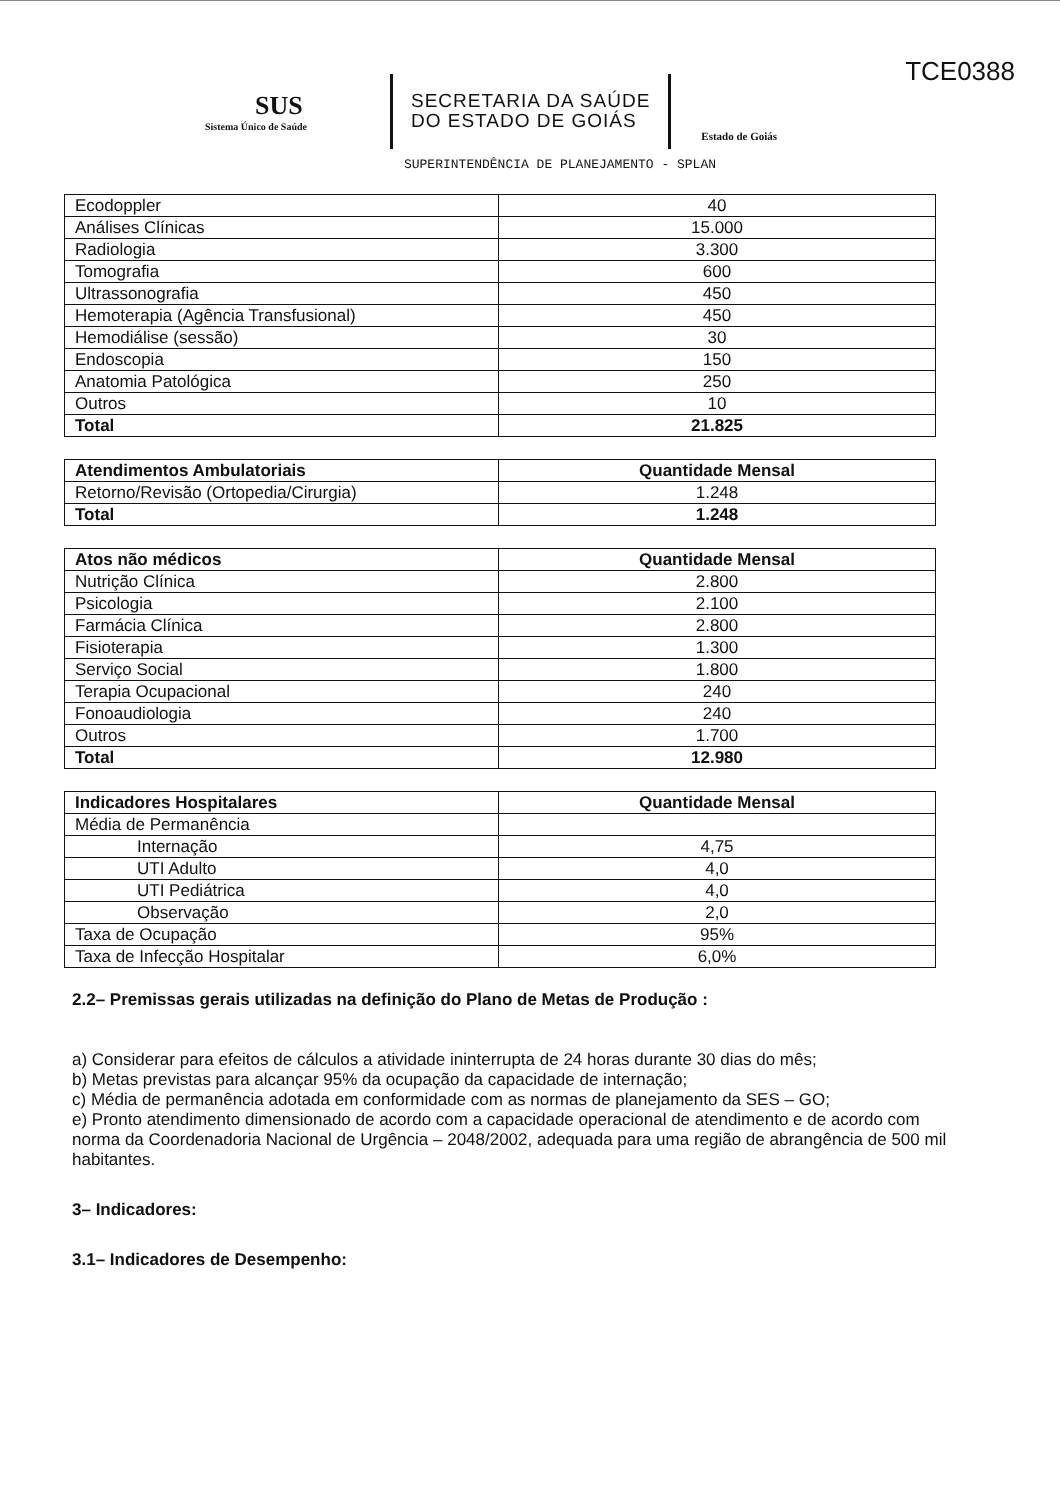TCE0388
SUS
Sistema Único de Saúde
SECRETARIA DA SAÚDE
DO ESTADO DE GOIÁS
Estado de Goiás
SUPERINTENDÊNCIA DE PLANEJAMENTO - SPLAN
| Ecodoppler | 40 |
| Análises Clínicas | 15.000 |
| Radiologia | 3.300 |
| Tomografia | 600 |
| Ultrassonografia | 450 |
| Hemoterapia (Agência Transfusional) | 450 |
| Hemodiálise (sessão) | 30 |
| Endoscopia | 150 |
| Anatomia Patológica | 250 |
| Outros | 10 |
| Total | 21.825 |
| Atendimentos Ambulatoriais | Quantidade Mensal |
| --- | --- |
| Retorno/Revisão (Ortopedia/Cirurgia) | 1.248 |
| Total | 1.248 |
| Atos não médicos | Quantidade Mensal |
| --- | --- |
| Nutrição Clínica | 2.800 |
| Psicologia | 2.100 |
| Farmácia Clínica | 2.800 |
| Fisioterapia | 1.300 |
| Serviço Social | 1.800 |
| Terapia Ocupacional | 240 |
| Fonoaudiologia | 240 |
| Outros | 1.700 |
| Total | 12.980 |
| Indicadores Hospitalares | Quantidade Mensal |
| --- | --- |
| Média de Permanência | |
| Internação | 4,75 |
| UTI Adulto | 4,0 |
| UTI Pediátrica | 4,0 |
| Observação | 2,0 |
| Taxa de Ocupação | 95% |
| Taxa de Infecção Hospitalar | 6,0% |
2.2– Premissas gerais utilizadas na definição do Plano de Metas de Produção :
a) Considerar para efeitos de cálculos a atividade ininterrupta de 24 horas durante 30 dias do mês;
b) Metas previstas para alcançar 95% da ocupação da capacidade de internação;
c) Média de permanência adotada em conformidade com as normas de planejamento da SES – GO;
e) Pronto atendimento dimensionado de acordo com a capacidade operacional de atendimento e de acordo com norma da Coordenadoria Nacional de Urgência – 2048/2002, adequada para uma região de abrangência de 500 mil habitantes.
3– Indicadores:
3.1– Indicadores de Desempenho: